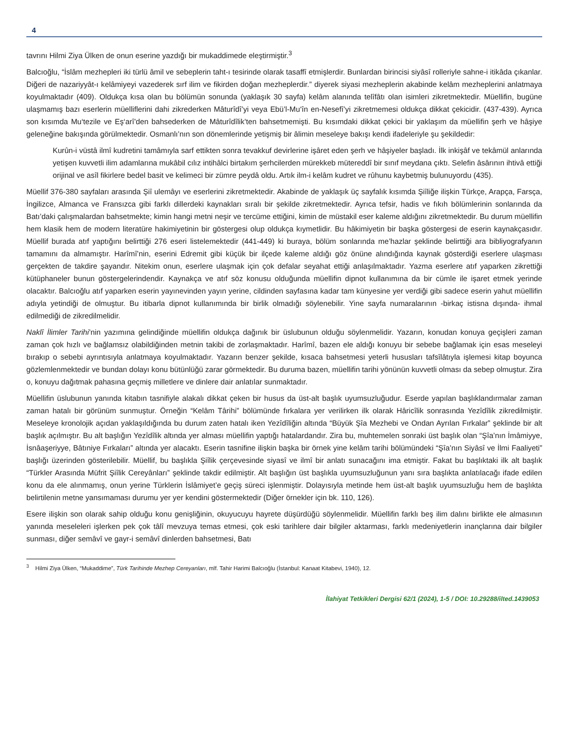4
tavrını Hilmi Ziya Ülken de onun eserine yazdığı bir mukaddimede eleştirmiştir.<sup>3</sup>
Balcıoğlu, “İslâm mezhepleri iki türlü âmil ve sebeplerin taht-ı tesirinde olarak tasaffî etmişlerdir. Bunlardan birincisi siyâsî rolleriyle sahne-i itikâda çıkanlar. Diğeri de nazariyyât-ı kelâmiyeyi vazederek sırf ilim ve fikirden doğan mezheplerdir.” diyerek siyasi mezheplerin akabinde kelâm mezheplerini anlatmaya koyulmaktadır (409). Oldukça kısa olan bu bölümün sonunda (yaklaşık 30 sayfa) kelâm alanında telîfâtı olan isimleri zikretmektedir. Müellifin, bugüne ulaşmamış bazı eserlerin müelliflerini dahi zikrederken Mâturîdî’yi veya Ebü’l-Mu‘în en-Nesefî’yi zikretmemesi oldukça dikkat çekicidir. (437-439). Ayrıca son kısımda Mu‘tezile ve Eş‘arî’den bahsederken de Mâturîdîlik’ten bahsetmemişti. Bu kısımdaki dikkat çekici bir yaklaşım da müellifin şerh ve hâşiye geleneğine bakışında görülmektedir. Osmanlı’nın son dönemlerinde yetişmiş bir âlimin meseleye bakışı kendi ifadeleriyle şu şekildedir:
Kurûn-i vüstâ ilmî kudretini tamâmıyla sarf ettikten sonra tevakkuf devirlerine işâret eden şerh ve hâşiyeler başladı. İlk inkişâf ve tekâmül anlarında yetişen kuvvetli ilim adamlarına mukâbil cılız intihâlci birtakım şerhcilerden mürekkeb mütereddî bir sınıf meydana çıktı. Selefin âsârının ihtivâ ettiği orijinal ve asîl fikirlere bedel basit ve kelimeci bir zümre peydâ oldu. Artık ilm-i kelâm kudret ve rûhunu kaybetmiş bulunuyordu (435).
Müellif 376-380 sayfaları arasında Şiî ulemâyı ve eserlerini zikretmektedir. Akabinde de yaklaşık üç sayfalık kısımda Şiîliğe ilişkin Türkçe, Arapça, Farsça, İngilizce, Almanca ve Fransızca gibi farklı dillerdeki kaynakları sıralı bir şekilde zikretmektedir. Ayrıca tefsir, hadis ve fıkıh bölümlerinin sonlarında da Batı’daki çalışmalardan bahsetmekte; kimin hangi metni neşir ve tercüme ettiğini, kimin de müstakil eser kaleme aldığını zikretmektedir. Bu durum müellifin hem klasik hem de modern literatüre hakimiyetinin bir göstergesi olup oldukça kıymetlidir. Bu hâkimiyetin bir başka göstergesi de eserin kaynakçasıdır. Müellif burada atıf yaptığını belirttiği 276 eseri listelemektedir (441-449) ki buraya, bölüm sonlarında me’hazlar şeklinde belirttiği ara bibliyografyanın tamamını da almamıştır. Harîmî’nin, eserini Edremit gibi küçük bir ilçede kaleme aldığı göz önüne alındığında kaynak gösterdiği eserlere ulaşması gerçekten de takdire şayandır. Nitekim onun, eserlere ulaşmak için çok defalar seyahat ettiği anlaşılmaktadır. Yazma eserlere atıf yaparken zikrettiği kütüphaneler bunun göstergelerindendir. Kaynakça ve atıf söz konusu olduğunda müellifin dipnot kullanımına da bir cümle ile işaret etmek yerinde olacaktır. Balcıoğlu atıf yaparken eserin yayınevinden yayın yerine, cildinden sayfasına kadar tam künyesine yer verdiği gibi sadece eserin yahut müellifin adıyla yetindiği de olmuştur. Bu itibarla dipnot kullanımında bir birlik olmadığı söylenebilir. Yine sayfa numaralarının -birkaç istisna dışında- ihmal edilmediği de zikredilmelidir.
Naklî İlimler Tarihi’nin yazımına gelindiğinde müellifin oldukça dağınık bir üslubunun olduğu söylenmelidir. Yazarın, konudan konuya geçişleri zaman zaman çok hızlı ve bağlamsız olabildiğinden metnin takibi de zorlaşmaktadır. Harîmî, bazen ele aldığı konuyu bir sebebe bağlamak için esas meseleyi bırakıp o sebebi ayrıntısıyla anlatmaya koyulmaktadır. Yazarın benzer şekilde, kısaca bahsetmesi yeterli hususları tafsîlâtıyla işlemesi kitap boyunca gözlemlenmektedir ve bundan dolayı konu bütünlüğü zarar görmektedir. Bu duruma bazen, müellifin tarihi yönünün kuvvetli olması da sebep olmuştur. Zira o, konuyu dağıtmak pahasına geçmiş milletlere ve dinlere dair anlatılar sunmaktadır.
Müellifin üslubunun yanında kitabın tasnifiyle alakalı dikkat çeken bir husus da üst-alt başlık uyumsuzluğudur. Eserde yapılan başlıklandırmalar zaman zaman hatalı bir görünüm sunmuştur. Örneğin “Kelâm Târihi” bölümünde fırkalara yer verilirken ilk olarak Hâricîlik sonrasında Yezîdîlik zikredilmiştir. Meseleye kronolojik açıdan yaklaşıldığında bu durum zaten hatalı iken Yezîdîliğin altında “Büyük Şîa Mezhebi ve Ondan Ayrılan Fırkalar” şeklinde bir alt başlık açılmıştır. Bu alt başlığın Yezîdîlik altında yer alması müellifin yaptığı hatalardandır. Zira bu, muhtemelen sonraki üst başlık olan “Şîa’nın İmâmiyye, İsnâaşeriyye, Bâtıniye Fırkaları” altında yer alacaktı. Eserin tasnifine ilişkin başka bir örnek yine kelâm tarihi bölümündeki “Şîa’nın Siyâsî ve İlmi Faaliyeti” başlığı üzerinden gösterilebilir. Müellif, bu başlıkla Şiîlik çerçevesinde siyasî ve ilmî bir anlatı sunacağını ima etmiştir. Fakat bu başlıktaki ilk alt başlık “Türkler Arasında Müfrit Şiîlik Cereyânları” şeklinde takdir edilmiştir. Alt başlığın üst başlıkla uyumsuzluğunun yanı sıra başlıkta anlatılacağı ifade edilen konu da ele alınmamış, onun yerine Türklerin İslâmiyet’e geçiş süreci işlenmiştir. Dolayısıyla metinde hem üst-alt başlık uyumsuzluğu hem de başlıkta belirtilenin metne yansımaması durumu yer yer kendini göstermektedir (Diğer örnekler için bk. 110, 126).
Esere ilişkin son olarak sahip olduğu konu genişliğinin, okuyucuyu hayrete düşürdüğü söylenmelidir. Müellifin farklı beş ilim dalını birlikte ele almasının yanında meseleleri işlerken pek çok tâlî mevzuya temas etmesi, çok eski tarihlere dair bilgiler aktarması, farklı medeniyetlerin inançlarına dair bilgiler sunması, diğer semâvî ve gayr-i semâvî dinlerden bahsetmesi, Batı
<sup>3</sup> Hilmi Ziya Ülken, “Mukaddime”, Türk Tarihinde Mezhep Cereyanları, mlf. Tahir Harimi Balcıoğlu (İstanbul: Kanaat Kitabevi, 1940), 12.
İlahiyat Tetkikleri Dergisi 62/1 (2024), 1-5 / DOI: 10.29288/ilted.1439053